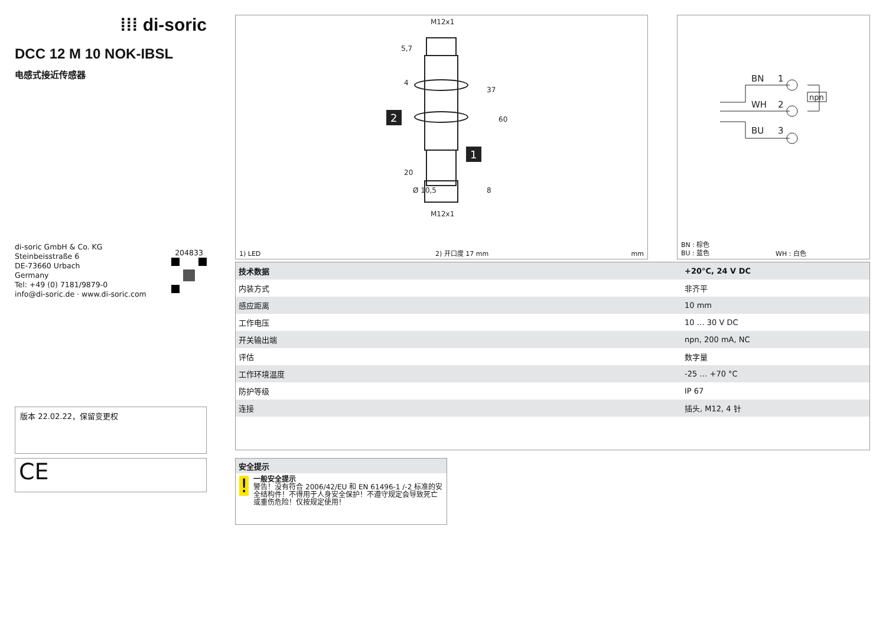⁞⁞⁞ di-soric
DCC 12 M 10 NOK-IBSL
电感式接近传感器
di-soric GmbH & Co. KG
Steinbeisstraße 6
DE-73660 Urbach
Germany
Tel: +49 (0) 7181/9879-0
info@di-soric.de · www.di-soric.com
204833
版本 22.02.22，保留变更权
CE
M12x1
M12x1
5,7
4
37
60
20
Ø 10,5
8
2
1
1) LED 2) 开口度 17 mm mm
BN
1
WH
2
BU
3
npn
BN : 棕色
BU : 蓝色 WH : 白色
| 技术数据 | +20°C, 24 V DC |
| --- | --- |
| 内装方式 | 非齐平 |
| 感应距离 | 10 mm |
| 工作电压 | 10 … 30 V DC |
| 开关输出端 | npn, 200 mA, NC |
| 评估 | 数字量 |
| 工作环境温度 | -25 … +70 °C |
| 防护等级 | IP 67 |
| 连接 | 插头, M12, 4 针 |
安全提示
!
一般安全提示
警告！没有符合 2006/42/EU 和 EN 61496-1 /-2 标准的安全结构件！不得用于人身安全保护！不遵守规定会导致死亡或重伤危险！仅按规定使用！